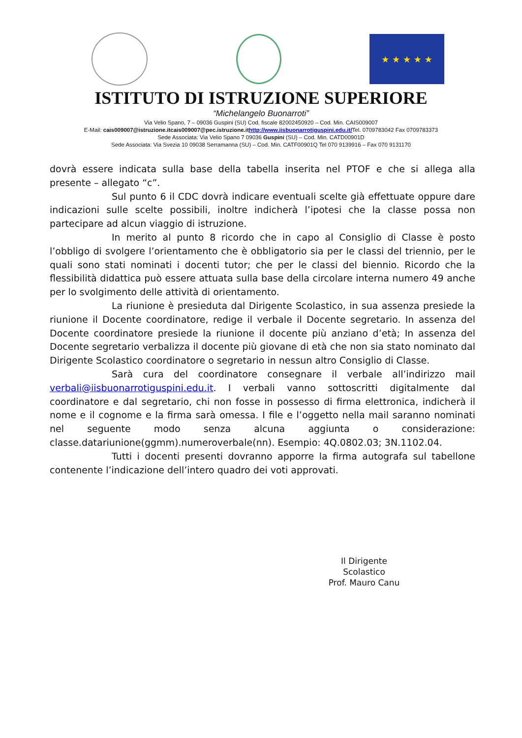★ ★ ★ ★ ★
ISTITUTO DI ISTRUZIONE SUPERIORE
“Michelangelo Buonarroti”
Via Velio Spano, 7 – 09036 Guspini (SU) Cod. fiscale 82002450920 – Cod. Min. CAIS009007
E-Mail: cais009007@istruzione.itcais009007@pec.istruzione.it http://www.iisbuonarrotiguspini.edu.it/Tel. 0709783042 Fax 0709783373
Sede Associata: Via Velio Spano 7 09036 Guspini (SU) – Cod. Min. CATD00901D
Sede Associata: Via Svezia 10 09038 Serramanna (SU) – Cod. Min. CATF00901Q Tel 070 9139916 – Fax 070 9131170
dovrà essere indicata sulla base della tabella inserita nel PTOF e che si allega alla presente – allegato “c”.
Sul punto 6 il CDC dovrà indicare eventuali scelte già effettuate oppure dare indicazioni sulle scelte possibili, inoltre indicherà l’ipotesi che la classe possa non partecipare ad alcun viaggio di istruzione.
In merito al punto 8 ricordo che in capo al Consiglio di Classe è posto l’obbligo di svolgere l’orientamento che è obbligatorio sia per le classi del triennio, per le quali sono stati nominati i docenti tutor; che per le classi del biennio. Ricordo che la flessibilità didattica può essere attuata sulla base della circolare interna numero 49 anche per lo svolgimento delle attività di orientamento.
La riunione è presieduta dal Dirigente Scolastico, in sua assenza presiede la riunione il Docente coordinatore, redige il verbale il Docente segretario. In assenza del Docente coordinatore presiede la riunione il docente più anziano d’età; In assenza del Docente segretario verbalizza il docente più giovane di età che non sia stato nominato dal Dirigente Scolastico coordinatore o segretario in nessun altro Consiglio di Classe.
Sarà cura del coordinatore consegnare il verbale all’indirizzo mail verbali@iisbuonarrotiguspini.edu.it. I verbali vanno sottoscritti digitalmente dal coordinatore e dal segretario, chi non fosse in possesso di firma elettronica, indicherà il nome e il cognome e la firma sarà omessa. I file e l’oggetto nella mail saranno nominati nel seguente modo senza alcuna aggiunta o considerazione: classe.datariunione(ggmm).numeroverbale(nn). Esempio: 4Q.0802.03; 3N.1102.04.
Tutti i docenti presenti dovranno apporre la firma autografa sul tabellone contenente l’indicazione dell’intero quadro dei voti approvati.
Il Dirigente Scolastico
Prof. Mauro Canu